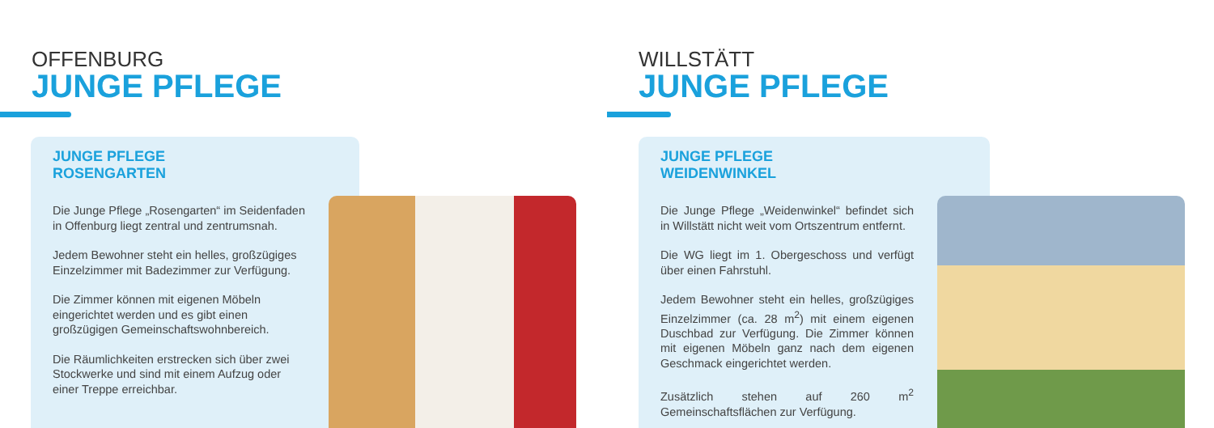OFFENBURG
JUNGE PFLEGE
JUNGE PFLEGE
ROSENGARTEN
Die Junge Pflege „Rosengarten“ im Seidenfaden in Offenburg liegt zentral und zentrumsnah.
Jedem Bewohner steht ein helles, großzügiges Einzelzimmer mit Badezimmer zur Verfügung.
Die Zimmer können mit eigenen Möbeln eingerichtet werden und es gibt einen großzügigen Gemeinschaftswohnbereich.
Die Räumlichkeiten erstrecken sich über zwei Stockwerke und sind mit einem Aufzug oder einer Treppe erreichbar.
WILLSTÄTT
JUNGE PFLEGE
JUNGE PFLEGE
WEIDENWINKEL
Die Junge Pflege „Weidenwinkel“ befindet sich in Willstätt nicht weit vom Ortszentrum entfernt.
Die WG liegt im 1. Obergeschoss und verfügt über einen Fahrstuhl.
Jedem Bewohner steht ein helles, großzügiges Einzelzimmer (ca. 28 m<sup>2</sup>) mit einem eigenen Duschbad zur Verfügung. Die Zimmer können mit eigenen Möbeln ganz nach dem eigenen Geschmack eingerichtet werden.
Zusätzlich stehen auf 260 m<sup>2</sup> Gemeinschaftsflächen zur Verfügung.